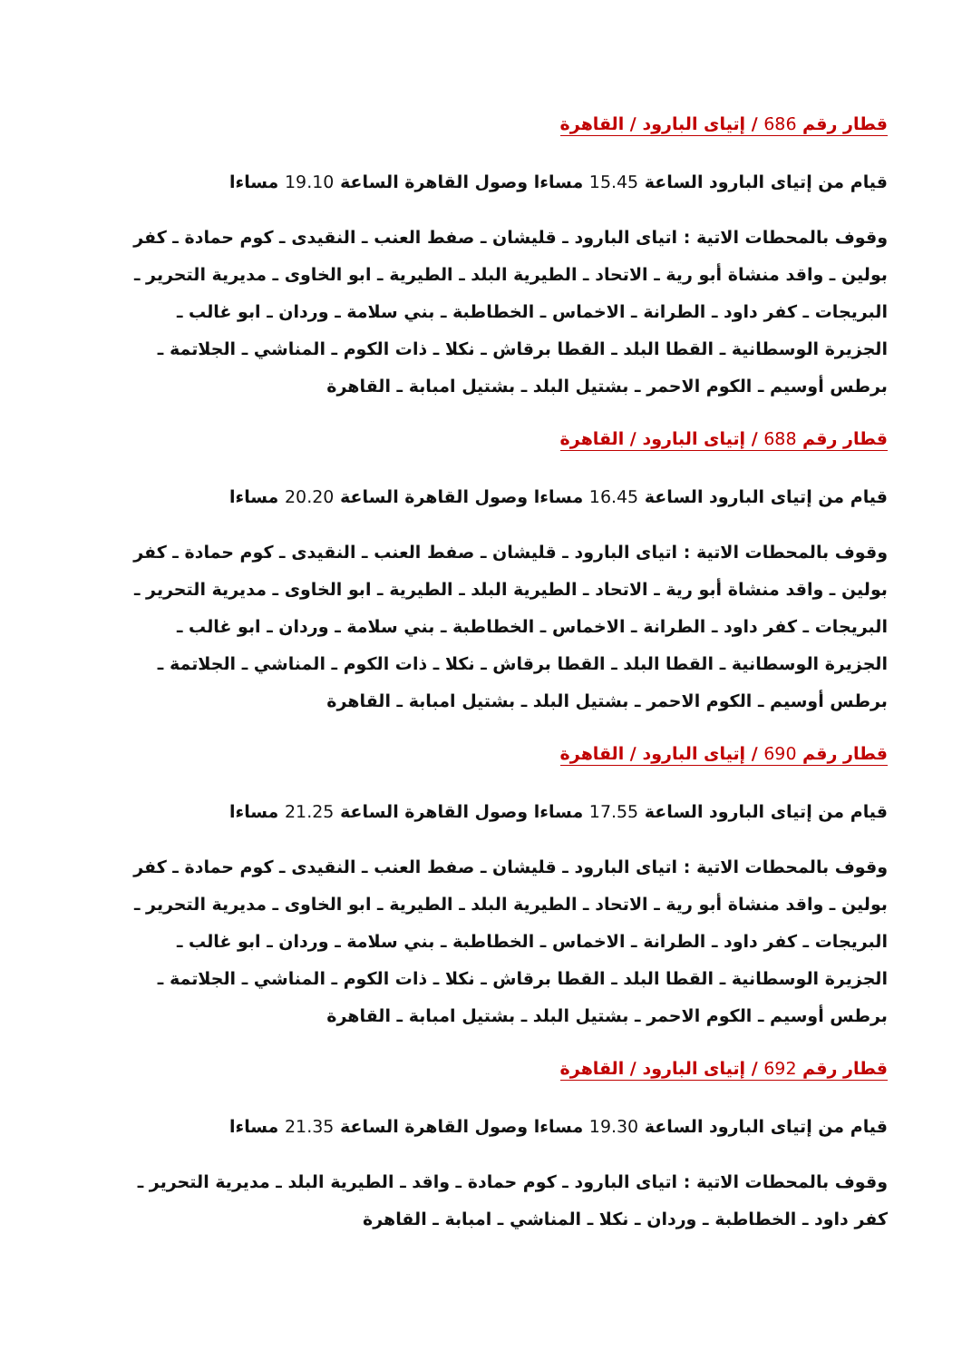قطار رقم 686 / إتياى البارود / القاهرة
قيام من إتياى البارود الساعة 15.45 مساءا وصول القاهرة الساعة 19.10 مساءا
وقوف بالمحطات الاتية : اتياى البارود ـ قليشان ـ صفط العنب ـ النقيدى ـ كوم حمادة ـ كفر بولين ـ واقد منشاة أبو رية ـ الاتحاد ـ الطيرية البلد ـ الطيرية ـ ابو الخاوى ـ مديرية التحرير ـ البريجات ـ كفر داود ـ الطرانة ـ الاخماس ـ الخطاطبة ـ بني سلامة ـ وردان ـ ابو غالب ـ الجزيرة الوسطانية ـ القطا البلد ـ القطا برقاش ـ نكلا ـ ذات الكوم ـ المناشي ـ الجلاتمة ـ برطس أوسيم ـ الكوم الاحمر ـ بشتيل البلد ـ بشتيل امبابة ـ القاهرة
قطار رقم 688 / إتياى البارود / القاهرة
قيام من إتياى البارود الساعة 16.45 مساءا وصول القاهرة الساعة 20.20 مساءا
وقوف بالمحطات الاتية : اتياى البارود ـ قليشان ـ صفط العنب ـ النقيدى ـ كوم حمادة ـ كفر بولين ـ واقد منشاة أبو رية ـ الاتحاد ـ الطيرية البلد ـ الطيرية ـ ابو الخاوى ـ مديرية التحرير ـ البريجات ـ كفر داود ـ الطرانة ـ الاخماس ـ الخطاطبة ـ بني سلامة ـ وردان ـ ابو غالب ـ الجزيرة الوسطانية ـ القطا البلد ـ القطا برقاش ـ نكلا ـ ذات الكوم ـ المناشي ـ الجلاتمة ـ برطس أوسيم ـ الكوم الاحمر ـ بشتيل البلد ـ بشتيل امبابة ـ القاهرة
قطار رقم 690 / إتياى البارود / القاهرة
قيام من إتياى البارود الساعة 17.55 مساءا وصول القاهرة الساعة 21.25 مساءا
وقوف بالمحطات الاتية : اتياى البارود ـ قليشان ـ صفط العنب ـ النقيدى ـ كوم حمادة ـ كفر بولين ـ واقد منشاة أبو رية ـ الاتحاد ـ الطيرية البلد ـ الطيرية ـ ابو الخاوى ـ مديرية التحرير ـ البريجات ـ كفر داود ـ الطرانة ـ الاخماس ـ الخطاطبة ـ بني سلامة ـ وردان ـ ابو غالب ـ الجزيرة الوسطانية ـ القطا البلد ـ القطا برقاش ـ نكلا ـ ذات الكوم ـ المناشي ـ الجلاتمة ـ برطس أوسيم ـ الكوم الاحمر ـ بشتيل البلد ـ بشتيل امبابة ـ القاهرة
قطار رقم 692 / إتياى البارود / القاهرة
قيام من إتياى البارود الساعة 19.30 مساءا وصول القاهرة الساعة 21.35 مساءا
وقوف بالمحطات الاتية : اتياى البارود ـ كوم حمادة ـ واقد ـ الطيرية البلد ـ مديرية التحرير ـ كفر داود ـ الخطاطبة ـ وردان ـ نكلا ـ المناشي ـ امبابة ـ القاهرة